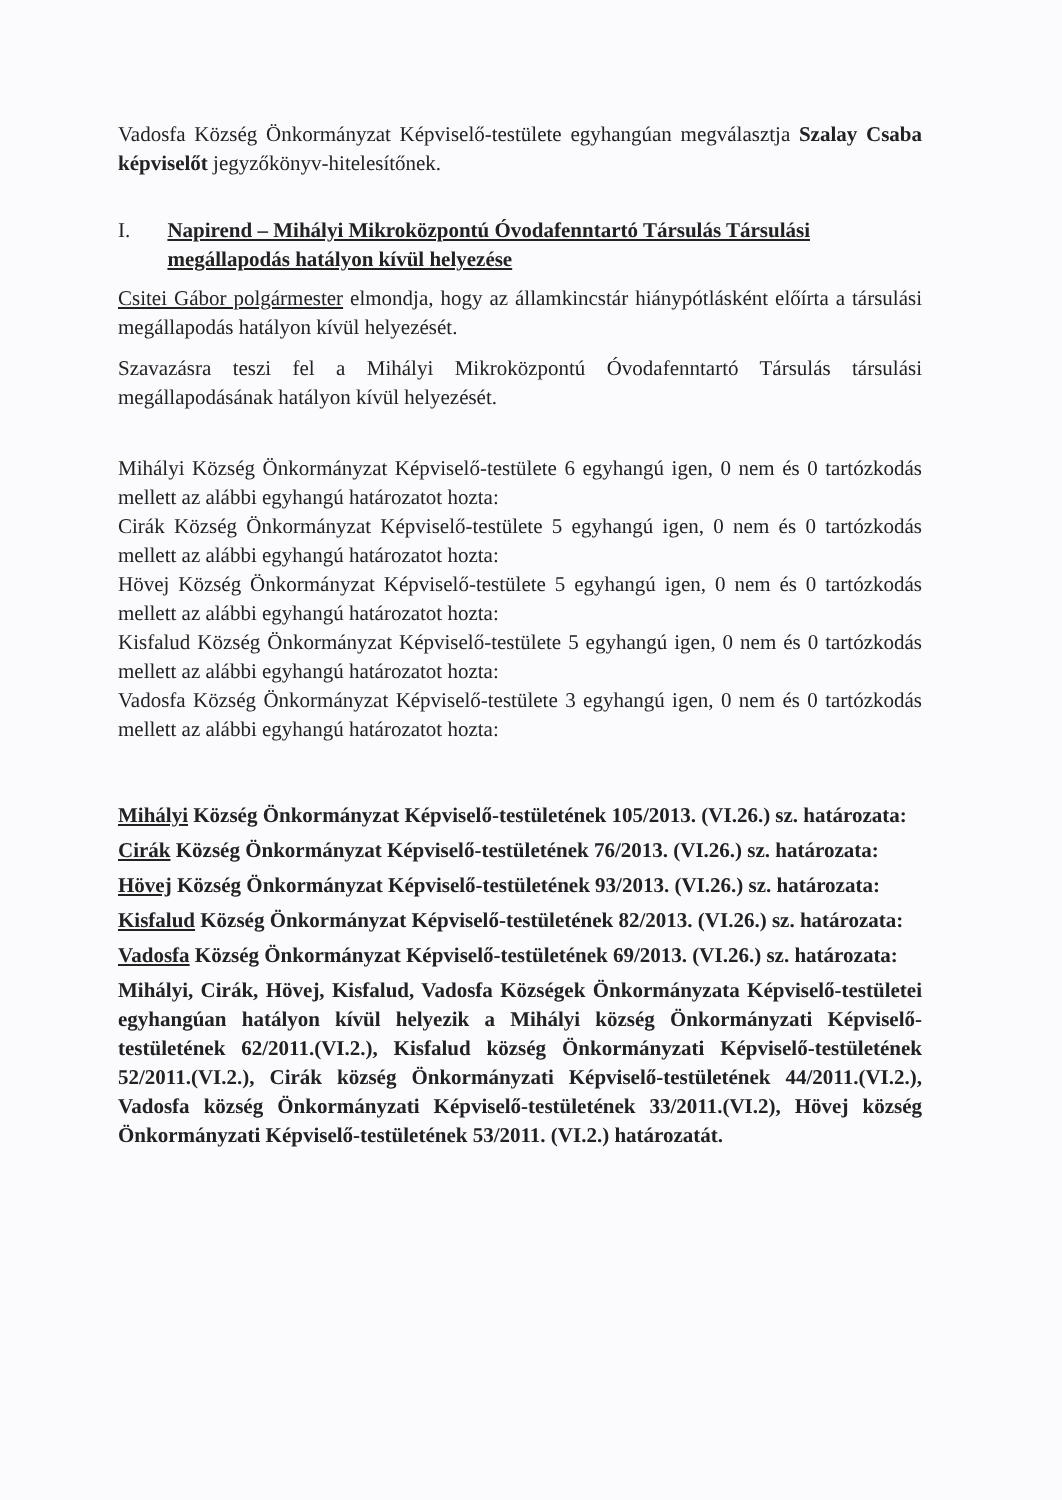Vadosfa Község Önkormányzat Képviselő-testülete egyhangúan megválasztja Szalay Csaba képviselőt jegyzőkönyv-hitelesítőnek.
I. Napirend – Mihályi Mikroközpontú Óvodafenntartó Társulás Társulási megállapodás hatályon kívül helyezése
Csitei Gábor polgármester elmondja, hogy az államkincstár hiánypótlásként előírta a társulási megállapodás hatályon kívül helyezését.
Szavazásra teszi fel a Mihályi Mikroközpontú Óvodafenntartó Társulás társulási megállapodásának hatályon kívül helyezését.
Mihályi Község Önkormányzat Képviselő-testülete 6 egyhangú igen, 0 nem és 0 tartózkodás mellett az alábbi egyhangú határozatot hozta:
Cirák Község Önkormányzat Képviselő-testülete 5 egyhangú igen, 0 nem és 0 tartózkodás mellett az alábbi egyhangú határozatot hozta:
Hövej Község Önkormányzat Képviselő-testülete 5 egyhangú igen, 0 nem és 0 tartózkodás mellett az alábbi egyhangú határozatot hozta:
Kisfalud Község Önkormányzat Képviselő-testülete 5 egyhangú igen, 0 nem és 0 tartózkodás mellett az alábbi egyhangú határozatot hozta:
Vadosfa Község Önkormányzat Képviselő-testülete 3 egyhangú igen, 0 nem és 0 tartózkodás mellett az alábbi egyhangú határozatot hozta:
Mihályi Község Önkormányzat Képviselő-testületének 105/2013. (VI.26.) sz. határozata:
Cirák Község Önkormányzat Képviselő-testületének 76/2013. (VI.26.) sz. határozata:
Hövej Község Önkormányzat Képviselő-testületének 93/2013. (VI.26.) sz. határozata:
Kisfalud Község Önkormányzat Képviselő-testületének 82/2013. (VI.26.) sz. határozata:
Vadosfa Község Önkormányzat Képviselő-testületének 69/2013. (VI.26.) sz. határozata:
Mihályi, Cirák, Hövej, Kisfalud, Vadosfa Községek Önkormányzata Képviselő-testületei egyhangúan hatályon kívül helyezik a Mihályi község Önkormányzati Képviselő-testületének 62/2011.(VI.2.), Kisfalud község Önkormányzati Képviselő-testületének 52/2011.(VI.2.), Cirák község Önkormányzati Képviselő-testületének 44/2011.(VI.2.), Vadosfa község Önkormányzati Képviselő-testületének 33/2011.(VI.2), Hövej község Önkormányzati Képviselő-testületének 53/2011. (VI.2.) határozatát.